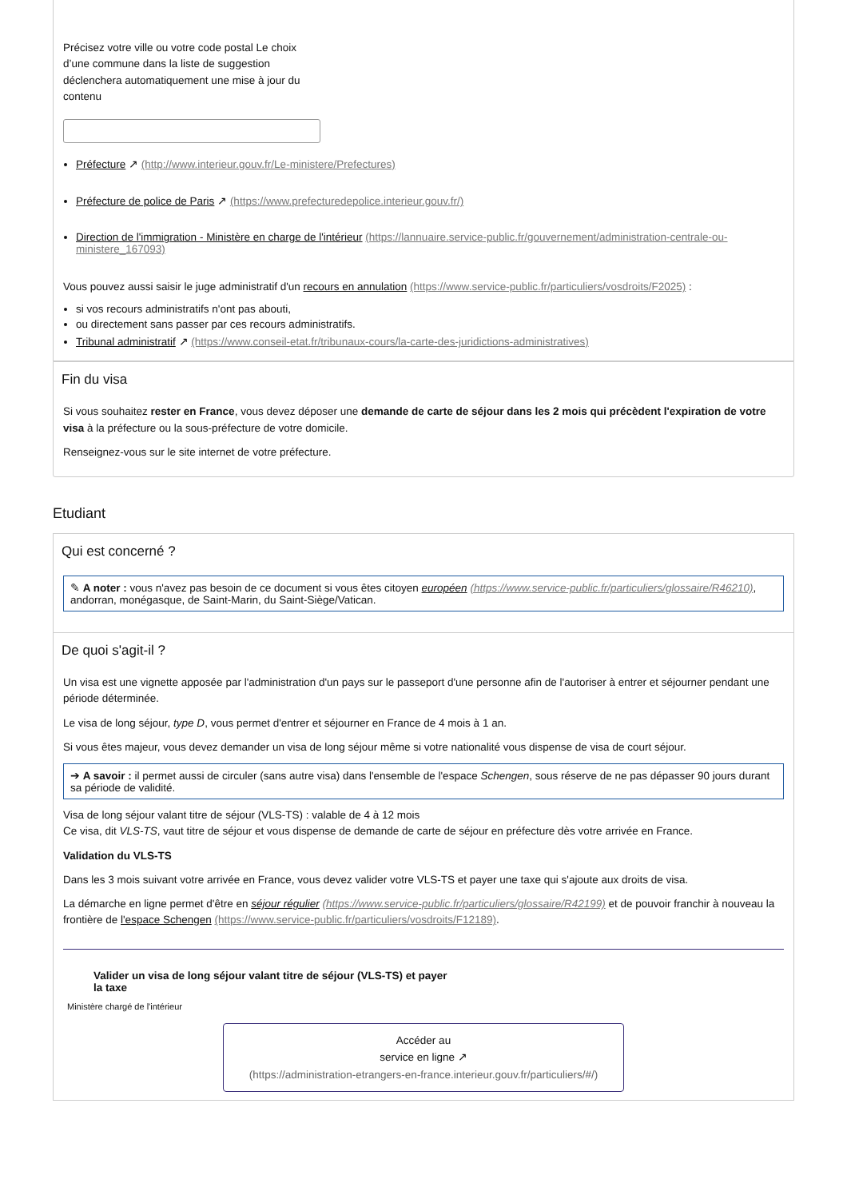Précisez votre ville ou votre code postal Le choix d’une commune dans la liste de suggestion déclenchera automatiquement une mise à jour du contenu
Préfecture ↗ (http://www.interieur.gouv.fr/Le-ministere/Prefectures)
Préfecture de police de Paris ↗ (https://www.prefecturedepolice.interieur.gouv.fr/)
Direction de l'immigration - Ministère en charge de l'intérieur (https://lannuaire.service-public.fr/gouvernement/administration-centrale-ou-ministere_167093)
Vous pouvez aussi saisir le juge administratif d'un recours en annulation (https://www.service-public.fr/particuliers/vosdroits/F2025) :
si vos recours administratifs n'ont pas abouti,
ou directement sans passer par ces recours administratifs.
Tribunal administratif ↗ (https://www.conseil-etat.fr/tribunaux-cours/la-carte-des-juridictions-administratives)
Fin du visa
Si vous souhaitez rester en France, vous devez déposer une demande de carte de séjour dans les 2 mois qui précèdent l'expiration de votre visa à la préfecture ou la sous-préfecture de votre domicile.
Renseignez-vous sur le site internet de votre préfecture.
Etudiant
Qui est concerné ?
✎ A noter : vous n'avez pas besoin de ce document si vous êtes citoyen européen (https://www.service-public.fr/particuliers/glossaire/R46210), andorran, monégasque, de Saint-Marin, du Saint-Siège/Vatican.
De quoi s'agit-il ?
Un visa est une vignette apposée par l'administration d'un pays sur le passeport d'une personne afin de l'autoriser à entrer et séjourner pendant une période déterminée.
Le visa de long séjour, type D, vous permet d'entrer et séjourner en France de 4 mois à 1 an.
Si vous êtes majeur, vous devez demander un visa de long séjour même si votre nationalité vous dispense de visa de court séjour.
➔ A savoir : il permet aussi de circuler (sans autre visa) dans l'ensemble de l'espace Schengen, sous réserve de ne pas dépasser 90 jours durant sa période de validité.
Visa de long séjour valant titre de séjour (VLS-TS) : valable de 4 à 12 mois
Ce visa, dit VLS-TS, vaut titre de séjour et vous dispense de demande de carte de séjour en préfecture dès votre arrivée en France.
Validation du VLS-TS
Dans les 3 mois suivant votre arrivée en France, vous devez valider votre VLS-TS et payer une taxe qui s'ajoute aux droits de visa.
La démarche en ligne permet d'être en séjour régulier (https://www.service-public.fr/particuliers/glossaire/R42199) et de pouvoir franchir à nouveau la frontière de l'espace Schengen (https://www.service-public.fr/particuliers/vosdroits/F12189).
Valider un visa de long séjour valant titre de séjour (VLS-TS) et payer la taxe
Ministère chargé de l'intérieur
Accéder au
service en ligne ↗
(https://administration-etrangers-en-france.interieur.gouv.fr/particuliers/#/)